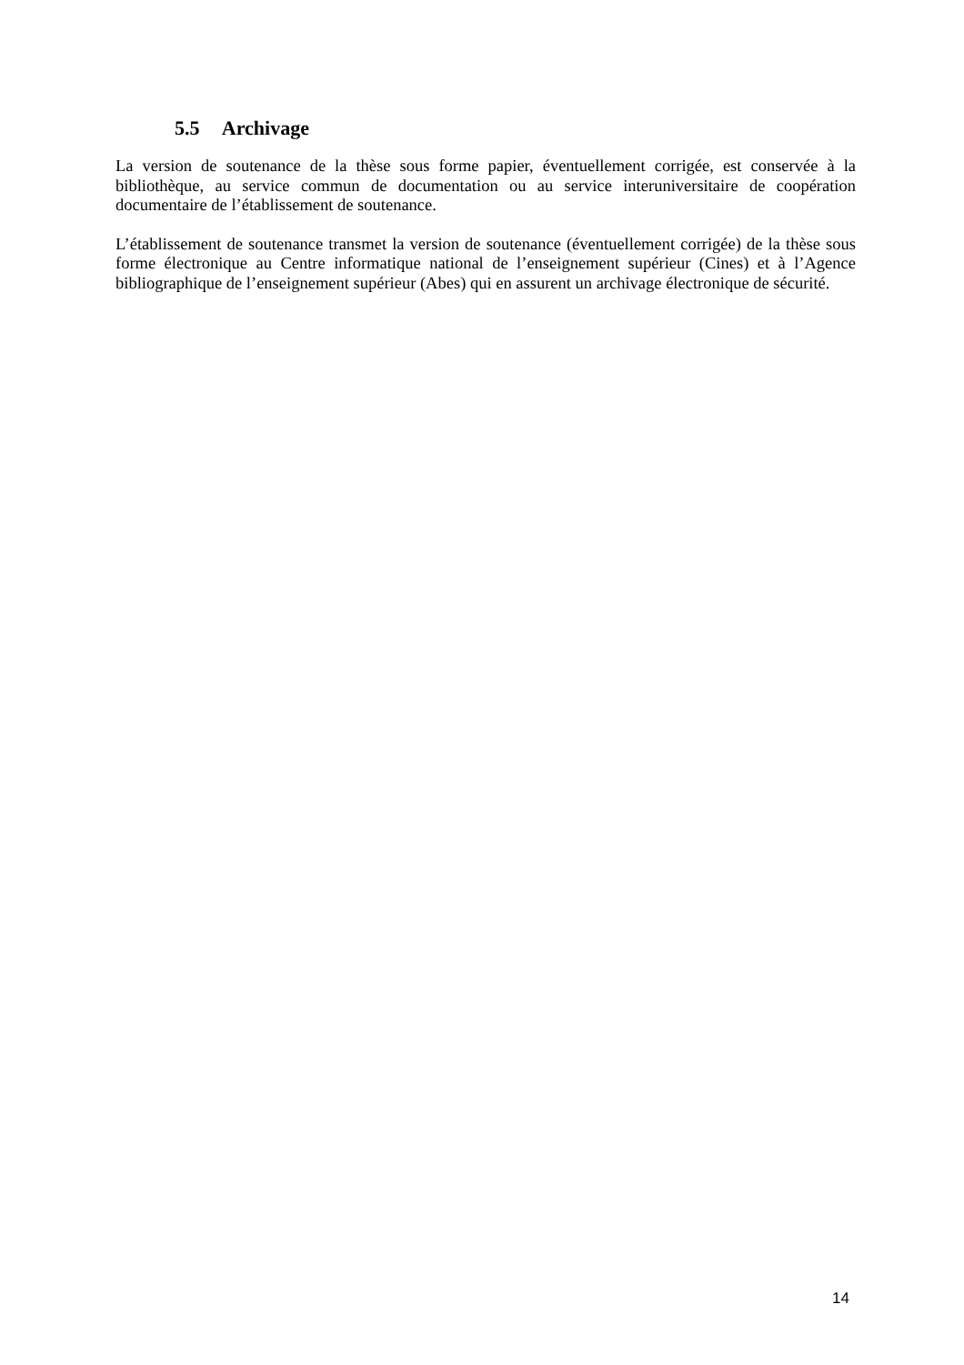5.5 Archivage
La version de soutenance de la thèse sous forme papier, éventuellement corrigée, est conservée à la bibliothèque, au service commun de documentation ou au service interuniversitaire de coopération documentaire de l’établissement de soutenance.
L’établissement de soutenance transmet la version de soutenance (éventuellement corrigée) de la thèse sous forme électronique au Centre informatique national de l’enseignement supérieur (Cines) et à l’Agence bibliographique de l’enseignement supérieur (Abes) qui en assurent un archivage électronique de sécurité.
14